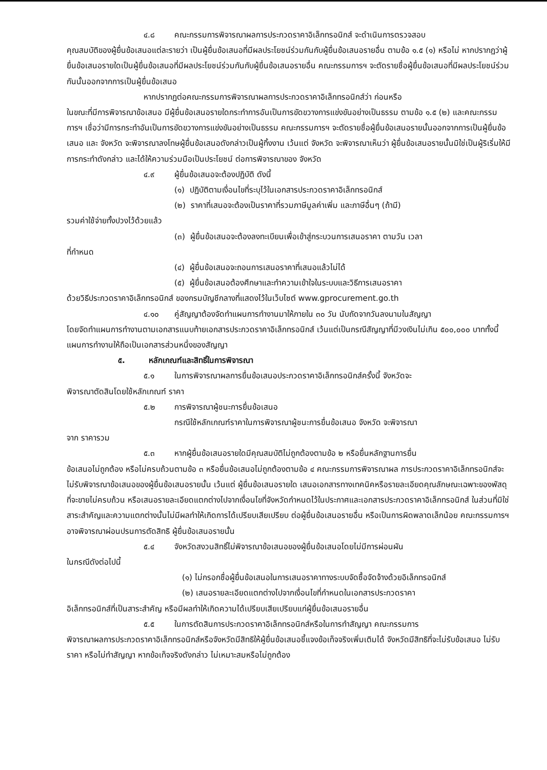๔.๘ คณะกรรมการพิจารณาผลการประกวดราคาอิเล็กทรอนิกส์ จะดำเนินการตรวจสอบ
คุณสมบัติของผู้ยื่นข้อเสนอแต่ละรายว่า เป็นผู้ยื่นข้อเสนอที่มีผลประโยชน์ร่วมกันกับผู้ยื่นข้อเสนอรายอื่น ตามข้อ ๑.๕ (๑) หรือไม่ หากปรากฏว่าผู้ยื่นข้อเสนอรายใดเป็นผู้ยื่นข้อเสนอที่มีผลประโยชน์ร่วมกันกับผู้ยื่นข้อเสนอรายอื่น คณะกรรมการฯ จะตัดรายชื่อผู้ยื่นข้อเสนอที่มีผลประโยชน์ร่วมกันนั้นออกจากการเป็นผู้ยื่นข้อเสนอ
หากปรากฏต่อคณะกรรมการพิจารณาผลการประกวดราคาอิเล็กทรอนิกส์ว่า ก่อนหรือ
ในขณะที่มีการพิจารณาข้อเสนอ มีผู้ยื่นข้อเสนอรายใดกระทำการอันเป็นการขัดขวางการแข่งขันอย่างเป็นธรรม ตามข้อ ๑.๕ (๒) และคณะกรรมการฯ เชื่อว่ามีการกระทำอันเป็นการขัดขวางการแข่งขันอย่างเป็นธรรม คณะกรรมการฯ จะตัดรายชื่อผู้ยื่นข้อเสนอรายนั้นออกจากการเป็นผู้ยื่นข้อเสนอ และ จังหวัด จะพิจารณาลงโทษผู้ยื่นข้อเสนอดังกล่าวเป็นผู้ทิ้งงาน เว้นแต่ จังหวัด จะพิจารณาเห็นว่า ผู้ยื่นข้อเสนอรายนั้นมิใช่เป็นผู้ริเริ่มให้มีการกระทำดังกล่าว และได้ให้ความร่วมมือเป็นประโยชน์ ต่อการพิจารณาของ จังหวัด
๔.๙ ผู้ยื่นข้อเสนอจะต้องปฏิบัติ ดังนี้
(๑) ปฏิบัติตามเงื่อนไขที่ระบุไว้ในเอกสารประกวดราคาอิเล็กทรอนิกส์
(๒) ราคาที่เสนอจะต้องเป็นราคาที่รวมภาษีมูลค่าเพิ่ม และภาษีอื่นๆ (ถ้ามี)
รวมค่าใช้จ่ายทั้งปวงไว้ด้วยแล้ว
(๓) ผู้ยื่นข้อเสนอจะต้องลงทะเบียนเพื่อเข้าสู่กระบวนการเสนอราคา ตามวัน เวลา
ที่กำหนด
(๔) ผู้ยื่นข้อเสนอจะถอนการเสนอราคาที่เสนอแล้วไม่ได้
(๕) ผู้ยื่นข้อเสนอต้องศึกษาและทำความเข้าใจในระบบและวิธีการเสนอราคา
ด้วยวิธีประกวดราคาอิเล็กทรอนิกส์ ของกรมบัญชีกลางที่แสดงไว้ในเว็บไซต์ www.gprocurement.go.th
๔.๑๐ คู่สัญญาต้องจัดทำแผนการทำงานมาให้ภายใน ๓๐ วัน นับถัดจากวันลงนามในสัญญา
โดยจัดทำแผนการทำงานตามเอกสารแนบท้ายเอกสารประกวดราคาอิเล็กทรอนิกส์ เว้นแต่เป็นกรณีสัญญาที่มีวงเงินไม่เกิน ๕๐๐,๐๐๐ บาททั้งนี้ แผนการทำงานให้ถือเป็นเอกสารส่วนหนึ่งของสัญญา
๕. หลักเกณฑ์และสิทธิ์ในการพิจารณา
๕.๑ ในการพิจารณาผลการยื่นข้อเสนอประกวดราคาอิเล็กทรอนิกส์ครั้งนี้ จังหวัดจะ
พิจารณาตัดสินโดยใช้หลักเกณฑ์ ราคา
๕.๒ การพิจารณาผู้ชนะการยื่นข้อเสนอ
กรณีใช้หลักเกณฑ์ราคาในการพิจารณาผู้ชนะการยื่นข้อเสนอ จังหวัด จะพิจารณา
จาก ราคารวม
๕.๓ หากผู้ยื่นข้อเสนอรายใดมีคุณสมบัติไม่ถูกต้องตามข้อ ๒ หรือยื่นหลักฐานการยื่น
ข้อเสนอไม่ถูกต้อง หรือไม่ครบถ้วนตามข้อ ๓ หรือยื่นข้อเสนอไม่ถูกต้องตามข้อ ๔ คณะกรรมการพิจารณาผล การประกวดราคาอิเล็กทรอนิกส์จะไม่รับพิจารณาข้อเสนอของผู้ยื่นข้อเสนอรายนั้น เว้นแต่ ผู้ยื่นข้อเสนอรายใด เสนอเอกสารทางเทคนิคหรือรายละเอียดคุณลักษณะเฉพาะของพัสดุที่จะขายไม่ครบถ้วน หรือเสนอรายละเอียดแตกต่างไปจากเงื่อนไขที่จังหวัดกำหนดไว้ในประกาศและเอกสารประกวดราคาอิเล็กทรอนิกส์ ในส่วนที่มิใช่สาระสำคัญและความแตกต่างนั้นไม่มีผลทำให้เกิดการได้เปรียบเสียเปรียบ ต่อผู้ยื่นข้อเสนอรายอื่น หรือเป็นการผิดพลาดเล็กน้อย คณะกรรมการฯ อาจพิจารณาผ่อนปรนการตัดสิทธิ ผู้ยื่นข้อเสนอรายนั้น
๕.๔ จังหวัดสงวนสิทธิ์ไม่พิจารณาข้อเสนอของผู้ยื่นข้อเสนอโดยไม่มีการผ่อนผัน
ในกรณีดังต่อไปนี้
(๑) ไม่กรอกชื่อผู้ยื่นข้อเสนอในการเสนอราคาทางระบบจัดซื้อจัดจ้างด้วยอิเล็กทรอนิกส์
(๒) เสนอรายละเอียดแตกต่างไปจากเงื่อนไขที่กำหนดในเอกสารประกวดราคา
อิเล็กทรอนิกส์ที่เป็นสาระสำคัญ หรือมีผลทำให้เกิดความได้เปรียบเสียเปรียบแก่ผู้ยื่นข้อเสนอรายอื่น
๕.๕ ในการตัดสินการประกวดราคาอิเล็กทรอนิกส์หรือในการทำสัญญา คณะกรรมการ
พิจารณาผลการประกวดราคาอิเล็กทรอนิกส์หรือจังหวัดมีสิทธิให้ผู้ยื่นข้อเสนอชี้แจงข้อเท็จจริงเพิ่มเติมได้ จังหวัดมีสิทธิที่จะไม่รับข้อเสนอ ไม่รับราคา หรือไม่ทำสัญญา หากข้อเท็จจริงดังกล่าว ไม่เหมาะสมหรือไม่ถูกต้อง